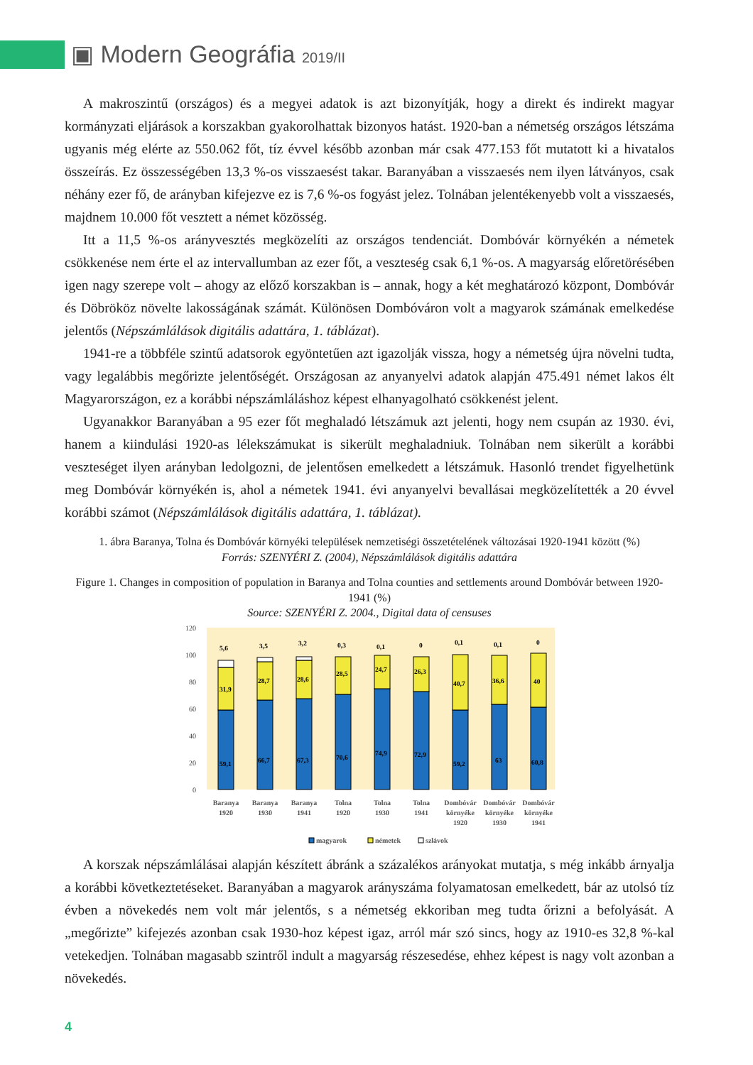▣ Modern Geográfia 2019/II
A makroszintű (országos) és a megyei adatok is azt bizonyítják, hogy a direkt és indirekt magyar kormányzati eljárások a korszakban gyakorolhattak bizonyos hatást. 1920-ban a németség országos létszáma ugyanis még elérte az 550.062 főt, tíz évvel később azonban már csak 477.153 főt mutatott ki a hivatalos összeírás. Ez összességében 13,3 %-os visszaesést takar. Baranyában a visszaesés nem ilyen látványos, csak néhány ezer fő, de arányban kifejezve ez is 7,6 %-os fogyást jelez. Tolnában jelentékenyebb volt a visszaesés, majdnem 10.000 főt vesztett a német közösség.
Itt a 11,5 %-os arányvesztés megközelíti az országos tendenciát. Dombóvár környékén a németek csökkenése nem érte el az intervallumban az ezer főt, a veszteség csak 6,1 %-os. A magyarság előretörésében igen nagy szerepe volt – ahogy az előző korszakban is – annak, hogy a két meghatározó központ, Dombóvár és Döbrököz növelte lakosságának számát. Különösen Dombóváron volt a magyarok számának emelkedése jelentős (Népszámlálások digitális adattára, 1. táblázat).
1941-re a többféle szintű adatsorok egyöntetűen azt igazolják vissza, hogy a németség újra növelni tudta, vagy legalábbis megőrizte jelentőségét. Országosan az anyanyelvi adatok alapján 475.491 német lakos élt Magyarországon, ez a korábbi népszámláláshoz képest elhanyagolható csökkenést jelent.
Ugyanakkor Baranyában a 95 ezer főt meghaladó létszámuk azt jelenti, hogy nem csupán az 1930. évi, hanem a kiindulási 1920-as lélekszámukat is sikerült meghaladniuk. Tolnában nem sikerült a korábbi veszteséget ilyen arányban ledolgozni, de jelentősen emelkedett a létszámuk. Hasonló trendet figyelhetünk meg Dombóvár környékén is, ahol a németek 1941. évi anyanyelvi bevallásai megközelítették a 20 évvel korábbi számot (Népszámlálások digitális adattára, 1. táblázat).
1. ábra Baranya, Tolna és Dombóvár környéki települések nemzetiségi összetételének változásai 1920-1941 között (%)
Forrás: SZENYÉRI Z. (2004), Népszámlálások digitális adattára
Figure 1. Changes in composition of population in Baranya and Tolna counties and settlements around Dombóvár between 1920-1941 (%)
Source: SZENYÉRI Z. 2004., Digital data of censuses
120
100
80
60
40
20
0
59,1
31,9
5,6
66,7
28,7
3,5
67,3
28,6
3,2
70,6
28,5
0,3
74,9
24,7
0,1
72,9
26,3
0
59,2
40,7
0,1
63
36,6
0,1
60,8
40
0
Baranya
1920
Baranya
1930
Baranya
1941
Tolna
1920
Tolna
1930
Tolna
1941
Dombóvár
környéke
1920
Dombóvár
környéke
1930
Dombóvár
környéke
1941
magyarok
németek
szlávok
A korszak népszámlálásai alapján készített ábránk a százalékos arányokat mutatja, s még inkább árnyalja a korábbi következtetéseket. Baranyában a magyarok arányszáma folyamatosan emelkedett, bár az utolsó tíz évben a növekedés nem volt már jelentős, s a németség ekkoriban meg tudta őrizni a befolyását. A „megőrizte” kifejezés azonban csak 1930-hoz képest igaz, arról már szó sincs, hogy az 1910-es 32,8 %-kal vetekedjen. Tolnában magasabb szintről indult a magyarság részesedése, ehhez képest is nagy volt azonban a növekedés.
4